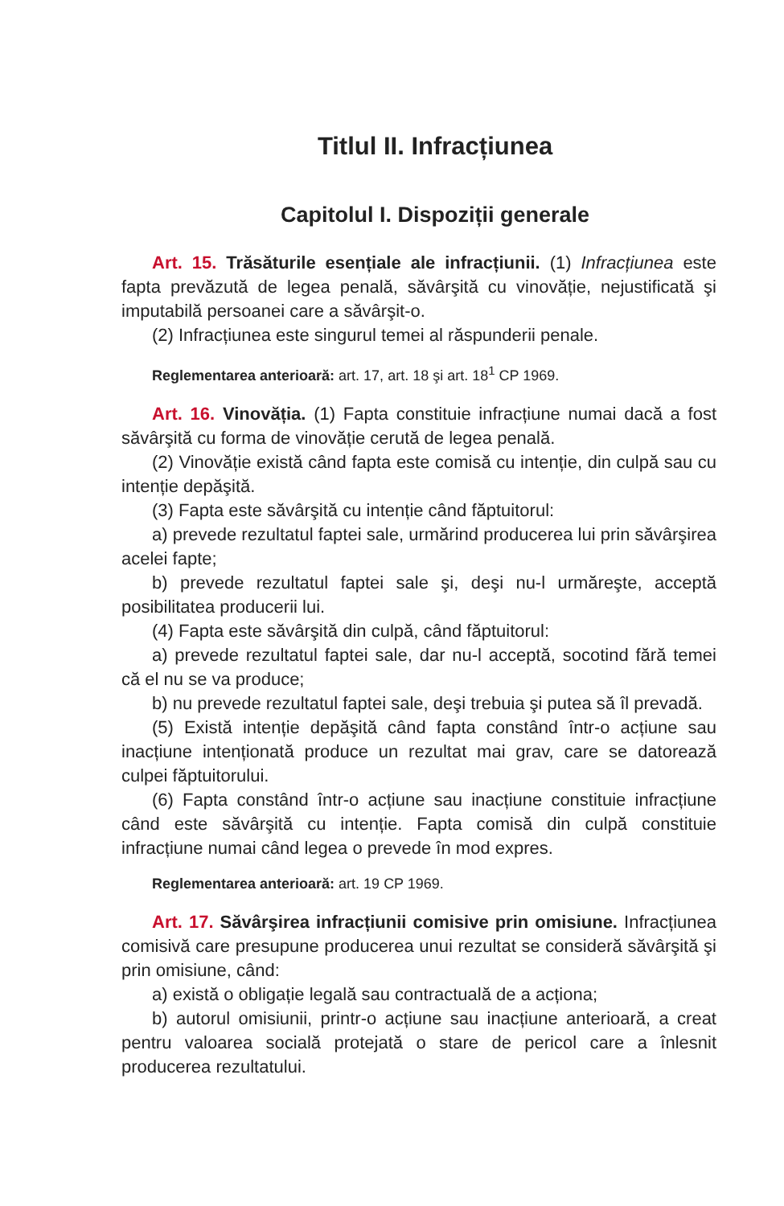Titlul II. Infracțiunea
Capitolul I. Dispoziții generale
Art. 15. Trăsăturile esențiale ale infracțiunii. (1) Infracțiunea este fapta prevăzută de legea penală, săvârşită cu vinovăție, nejustificată şi imputabilă persoanei care a săvârşit-o.
(2) Infracțiunea este singurul temei al răspunderii penale.
Reglementarea anterioară: art. 17, art. 18 şi art. 18<sup>1</sup> CP 1969.
Art. 16. Vinovăția. (1) Fapta constituie infracțiune numai dacă a fost săvârşită cu forma de vinovăție cerută de legea penală.
(2) Vinovăție există când fapta este comisă cu intenție, din culpă sau cu intenție depăşită.
(3) Fapta este săvârşită cu intenție când făptuitorul:
a) prevede rezultatul faptei sale, urmărind producerea lui prin săvârşirea acelei fapte;
b) prevede rezultatul faptei sale şi, deşi nu-l urmăreşte, acceptă posibilitatea producerii lui.
(4) Fapta este săvârşită din culpă, când făptuitorul:
a) prevede rezultatul faptei sale, dar nu-l acceptă, socotind fără temei că el nu se va produce;
b) nu prevede rezultatul faptei sale, deşi trebuia şi putea să îl prevadă.
(5) Există intenție depăşită când fapta constând într-o acțiune sau inacțiune intenționată produce un rezultat mai grav, care se datorează culpei făptuitorului.
(6) Fapta constând într-o acțiune sau inacțiune constituie infracțiune când este săvârşită cu intenție. Fapta comisă din culpă constituie infracțiune numai când legea o prevede în mod expres.
Reglementarea anterioară: art. 19 CP 1969.
Art. 17. Săvârşirea infracțiunii comisive prin omisiune. Infracțiunea comisivă care presupune producerea unui rezultat se consideră săvârşită şi prin omisiune, când:
a) există o obligație legală sau contractuală de a acționa;
b) autorul omisiunii, printr-o acțiune sau inacțiune anterioară, a creat pentru valoarea socială protejată o stare de pericol care a înlesnit producerea rezultatului.